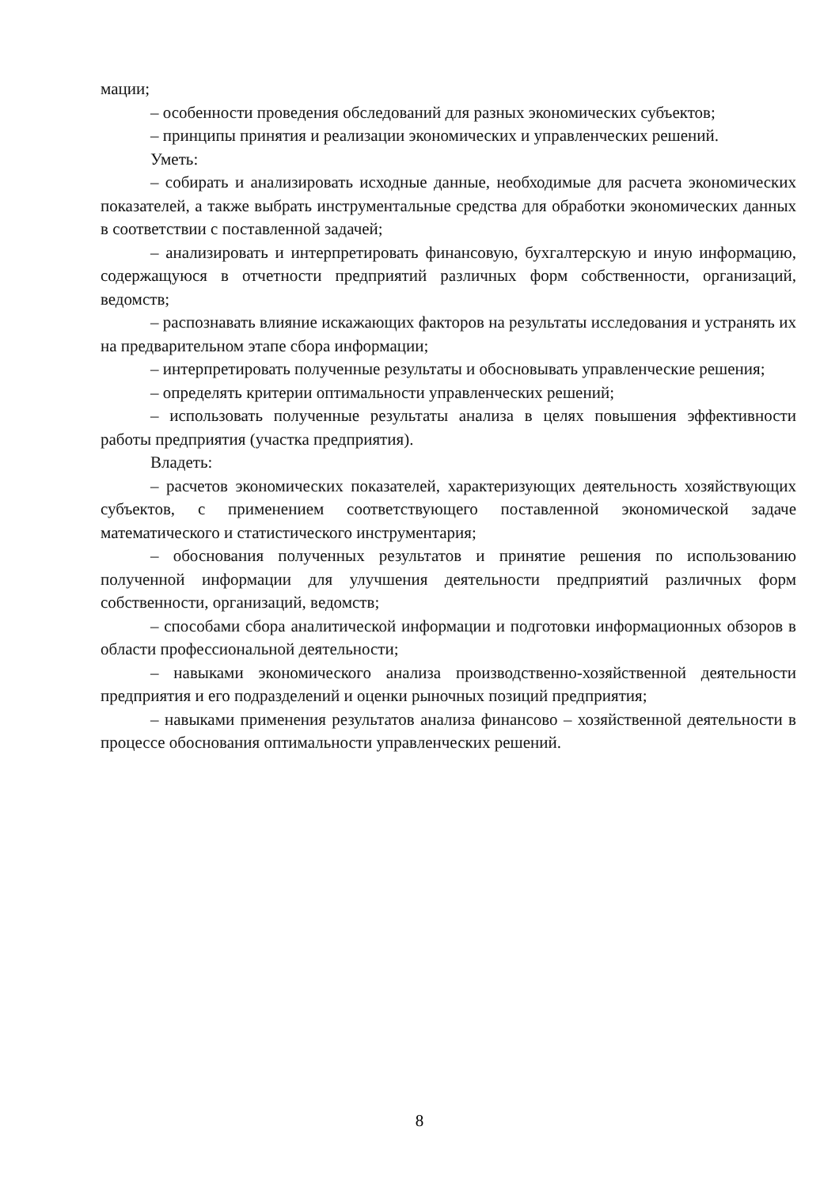мации;
– особенности проведения обследований для разных экономических субъектов;
– принципы принятия и реализации экономических и управленческих решений.
Уметь:
– собирать и анализировать исходные данные, необходимые для расчета экономических показателей, а также выбрать инструментальные средства для обработки экономических данных в соответствии с поставленной задачей;
– анализировать и интерпретировать финансовую, бухгалтерскую и иную информацию, содержащуюся в отчетности предприятий различных форм собственности, организаций, ведомств;
– распознавать влияние искажающих факторов на результаты исследования и устранять их на предварительном этапе сбора информации;
– интерпретировать полученные результаты и обосновывать управленческие решения;
– определять критерии оптимальности управленческих решений;
– использовать полученные результаты анализа в целях повышения эффективности работы предприятия (участка предприятия).
Владеть:
– расчетов экономических показателей, характеризующих деятельность хозяйствующих субъектов, с применением соответствующего поставленной экономической задаче математического и статистического инструментария;
– обоснования полученных результатов и принятие решения по использованию полученной информации для улучшения деятельности предприятий различных форм собственности, организаций, ведомств;
– способами сбора аналитической информации и подготовки информационных обзоров в области профессиональной деятельности;
– навыками экономического анализа производственно-хозяйственной деятельности предприятия и его подразделений и оценки рыночных позиций предприятия;
– навыками применения результатов анализа финансово – хозяйственной деятельности в процессе обоснования оптимальности управленческих решений.
8